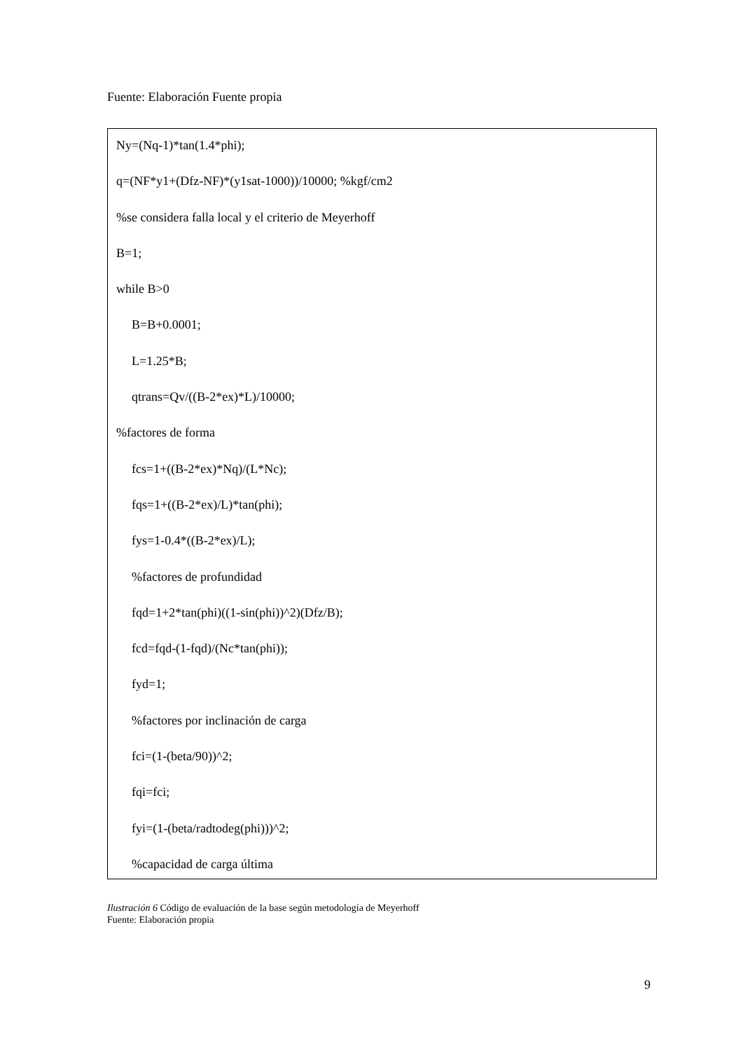Fuente: Elaboración Fuente propia
Ny=(Nq-1)*tan(1.4*phi);
q=(NF*y1+(Dfz-NF)*(y1sat-1000))/10000; %kgf/cm2
%se considera falla local y el criterio de Meyerhoff
B=1;
while B>0
B=B+0.0001;
L=1.25*B;
qtrans=Qv/((B-2*ex)*L)/10000;
%factores de forma
fcs=1+((B-2*ex)*Nq)/(L*Nc);
fqs=1+((B-2*ex)/L)*tan(phi);
fys=1-0.4*((B-2*ex)/L);
%factores de profundidad
fqd=1+2*tan(phi)((1-sin(phi))^2)(Dfz/B);
fcd=fqd-(1-fqd)/(Nc*tan(phi));
fyd=1;
%factores por inclinación de carga
fci=(1-(beta/90))^2;
fqi=fci;
fyi=(1-(beta/radtodeg(phi)))^2;
%capacidad de carga última
Ilustración 6 Código de evaluación de la base según metodología de Meyerhoff
Fuente: Elaboración propia
9